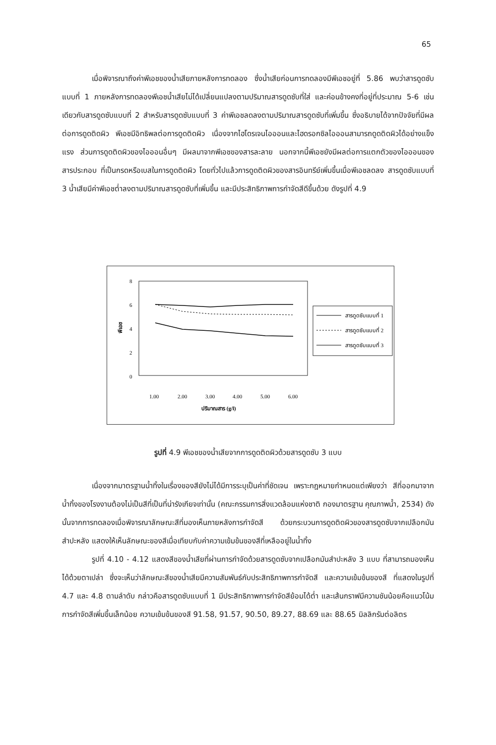65
เมื่อพิจารณาถึงค่าพีเอชของน้ำเสียภายหลังการทดลอง ซึ่งน้ำเสียก่อนการทดลองมีพีเอชอยู่ที่ 5.86 พบว่าสารดูดซับแบบที่ 1 ภายหลังการทดลองพีเอชน้ำเสียไม่ได้เปลี่ยนแปลงตามปริมาณสารดูดซับที่ใส่ และค่อนข้างคงที่อยู่ที่ประมาณ 5-6 เช่นเดียวกับสารดูดซับแบบที่ 2 สำหรับสารดูดซับแบบที่ 3 ค่าพีเอชลดลงตามปริมาณสารดูดซับที่เพิ่มขึ้น ซึ่งอธิบายได้จากปัจจัยที่มีผลต่อการดูดติดผิว พีเอชมีอิทธิพลต่อการดูดติดผิว เนื่องจากไฮโดรเจนไอออนและไฮดรอกซิลไอออนสามารถดูดติดผิวได้อย่างแข็งแรง ส่วนการดูดติดผิวของไอออนอื่นๆ มีผลมาจากพีเอชของสารละลาย นอกจากนี้พีเอชยังมีผลต่อการแตกตัวของไอออนของสารประกอบ ที่เป็นกรดหรือเบสในการดูดติดผิว โดยทั่วไปแล้วการดูดติดผิวของสารอินทรีย์เพิ่มขึ้นเมื่อพีเอชลดลง สารดูดซับแบบที่ 3 น้ำเสียมีค่าพีเอชต่ำลงตามปริมาณสารดูดซับที่เพิ่มขึ้น และมีประสิทธิภาพการกำจัดสีดีขึ้นด้วย ดังรูปที่ 4.9
8
6
4
2
0
พีเอช
1.00
2.00
3.00
4.00
5.00
6.00
ปริมาณสาร (g/l)
สารดูดซับแบบที่ 1
สารดูดซับแบบที่ 2
สารดูดซับแบบที่ 3
รูปที่ 4.9 พีเอชของน้ำเสียจากการดูดติดผิวด้วยสารดูดซับ 3 แบบ
เนื่องจากมาตรฐานน้ำทิ้งในเรื่องของสียังไม่ได้มีการระบุเป็นค่าที่ชัดเจน เพราะกฎหมายกำหนดแต่เพียงว่า สีที่ออกมาจากน้ำทิ้งของโรงงานต้องไม่เป็นสีที่เป็นที่น่ารังเกียจเท่านั้น (คณะกรรมการสิ่งแวดล้อมแห่งชาติ กองมาตรฐาน คุณภาพน้ำ, 2534) ดังนั้นจากการทดลองเมื่อพิจารณาลักษณะสีที่มองเห็นภายหลังการกำจัดสี ด้วยกระบวนการดูดติดผิวของสารดูดซับจากเปลือกมันสำปะหลัง แสดงให้เห็นลักษณะของสีเมื่อเทียบกับค่าความเข้มข้นของสีที่เหลืออยู่ในน้ำทิ้ง
รูปที่ 4.10 - 4.12 แสดงสีของน้ำเสียที่ผ่านการกำจัดด้วยสารดูดซับจากเปลือกมันสำปะหลัง 3 แบบ ที่สามารถมองเห็นได้ด้วยตาเปล่า ซึ่งจะเห็นว่าลักษณะสีของน้ำเสียมีความสัมพันธ์กับประสิทธิภาพการกำจัดสี และความเข้มข้นของสี ที่แสดงในรูปที่ 4.7 และ 4.8 ตามลำดับ กล่าวคือสารดูดซับแบบที่ 1 มีประสิทธิภาพการกำจัดสีย้อมได้ต่ำ และเส้นกราฟมีความชันน้อยคือแนวโน้มการกำจัดสีเพิ่มขึ้นเล็กน้อย ความเข้มข้นของสี 91.58, 91.57, 90.50, 89.27, 88.69 และ 88.65 มิลลิกรัมต่อลิตร